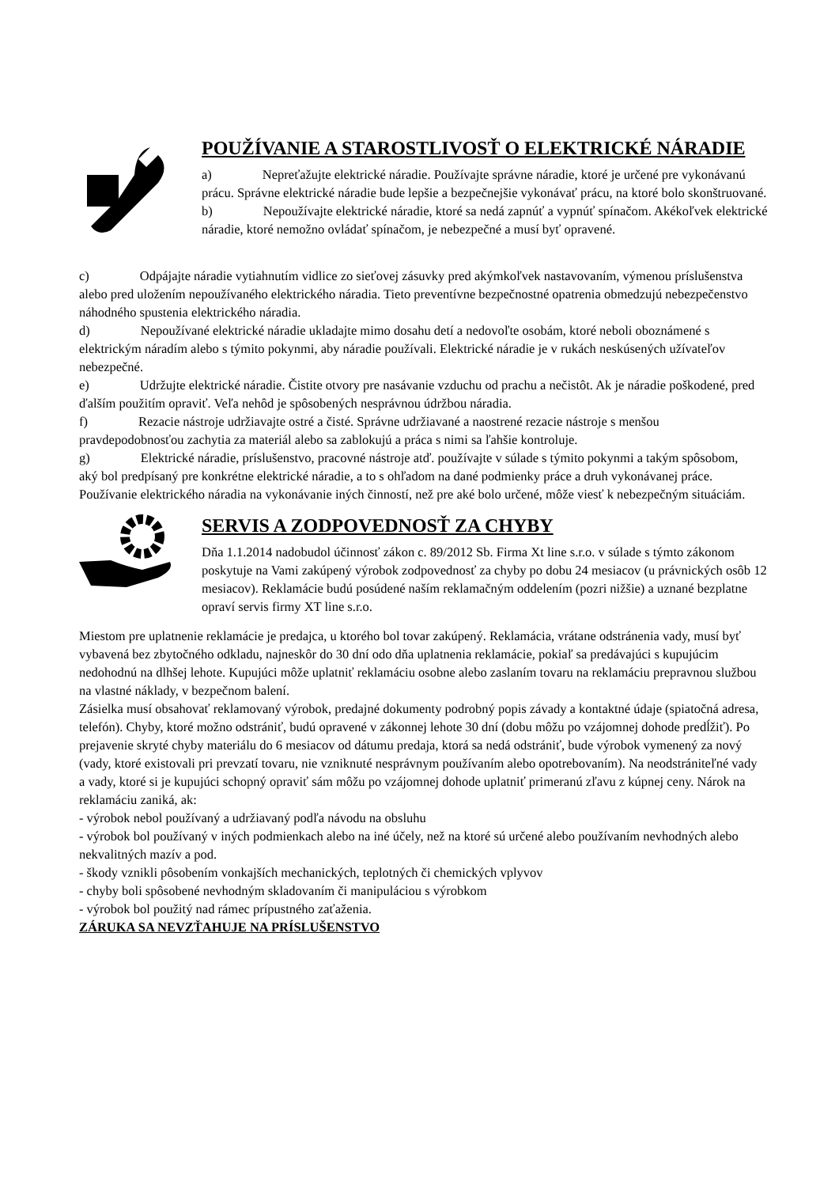POUŽÍVANIE A STAROSTLIVOSŤ O ELEKTRICKÉ NÁRADIE
a) Nepreťažujte elektrické náradie. Používajte správne náradie, ktoré je určené pre vykonávanú prácu. Správne elektrické náradie bude lepšie a bezpečnejšie vykonávať prácu, na ktoré bolo skonštruované.
b) Nepoužívajte elektrické náradie, ktoré sa nedá zapnúť a vypnúť spínačom. Akékoľvek elektrické náradie, ktoré nemožno ovládať spínačom, je nebezpečné a musí byť opravené.
c) Odpájajte náradie vytiahnutím vidlice zo sieťovej zásuvky pred akýmkoľvek nastavovaním, výmenou príslušenstva alebo pred uložením nepoužívaného elektrického náradia. Tieto preventívne bezpečnostné opatrenia obmedzujú nebezpečenstvo náhodného spustenia elektrického náradia.
d) Nepoužívané elektrické náradie ukladajte mimo dosahu detí a nedovoľte osobám, ktoré neboli oboznámené s elektrickým náradím alebo s týmito pokynmi, aby náradie používali. Elektrické náradie je v rukách neskúsených užívateľov nebezpečné.
e) Udržujte elektrické náradie. Čistite otvory pre nasávanie vzduchu od prachu a nečistôt. Ak je náradie poškodené, pred ďalším použitím opraviť. Veľa nehôd je spôsobených nesprávnou údržbou náradia.
f) Rezacie nástroje udržiavajte ostré a čisté. Správne udržiavané a naostrené rezacie nástroje s menšou pravdepodobnosťou zachytia za materiál alebo sa zablokujú a práca s nimi sa ľahšie kontroluje.
g) Elektrické náradie, príslušenstvo, pracovné nástroje atď. používajte v súlade s týmito pokynmi a takým spôsobom, aký bol predpísaný pre konkrétne elektrické náradie, a to s ohľadom na dané podmienky práce a druh vykonávanej práce. Používanie elektrického náradia na vykonávanie iných činností, než pre aké bolo určené, môže viesť k nebezpečným situáciám.
SERVIS A ZODPOVEDNOSŤ ZA CHYBY
Dňa 1.1.2014 nadobudol účinnosť zákon c. 89/2012 Sb. Firma Xt line s.r.o. v súlade s týmto zákonom poskytuje na Vami zakúpený výrobok zodpovednosť za chyby po dobu 24 mesiacov (u právnických osôb 12 mesiacov). Reklamácie budú posúdené naším reklamačným oddelením (pozri nižšie) a uznané bezplatne opraví servis firmy XT line s.r.o.
Miestom pre uplatnenie reklamácie je predajca, u ktorého bol tovar zakúpený. Reklamácia, vrátane odstránenia vady, musí byť vybavená bez zbytočného odkladu, najneskôr do 30 dní odo dňa uplatnenia reklamácie, pokiaľ sa predávajúci s kupujúcim nedohodnú na dlhšej lehote. Kupujúci môže uplatniť reklamáciu osobne alebo zaslaním tovaru na reklamáciu prepravnou službou na vlastné náklady, v bezpečnom balení.
Zásielka musí obsahovať reklamovaný výrobok, predajné dokumenty podrobný popis závady a kontaktné údaje (spiatočná adresa, telefón). Chyby, ktoré možno odstrániť, budú opravené v zákonnej lehote 30 dní (dobu môžu po vzájomnej dohode predĺžiť). Po prejavenie skryté chyby materiálu do 6 mesiacov od dátumu predaja, ktorá sa nedá odstrániť, bude výrobok vymenený za nový (vady, ktoré existovali pri prevzatí tovaru, nie vzniknuté nesprávnym používaním alebo opotrebovaním). Na neodstrániteľné vady a vady, ktoré si je kupujúci schopný opraviť sám môžu po vzájomnej dohode uplatniť primeranú zľavu z kúpnej ceny. Nárok na reklamáciu zaniká, ak:
- výrobok nebol používaný a udržiavaný podľa návodu na obsluhu
- výrobok bol používaný v iných podmienkach alebo na iné účely, než na ktoré sú určené alebo používaním nevhodných alebo nekvalitných mazív a pod.
- škody vznikli pôsobením vonkajších mechanických, teplotných či chemických vplyvov
- chyby boli spôsobené nevhodným skladovaním či manipuláciou s výrobkom
- výrobok bol použitý nad rámec prípustného zaťaženia.
ZÁRUKA SA NEVZŤAHUJE NA PRÍSLUŠENSTVO